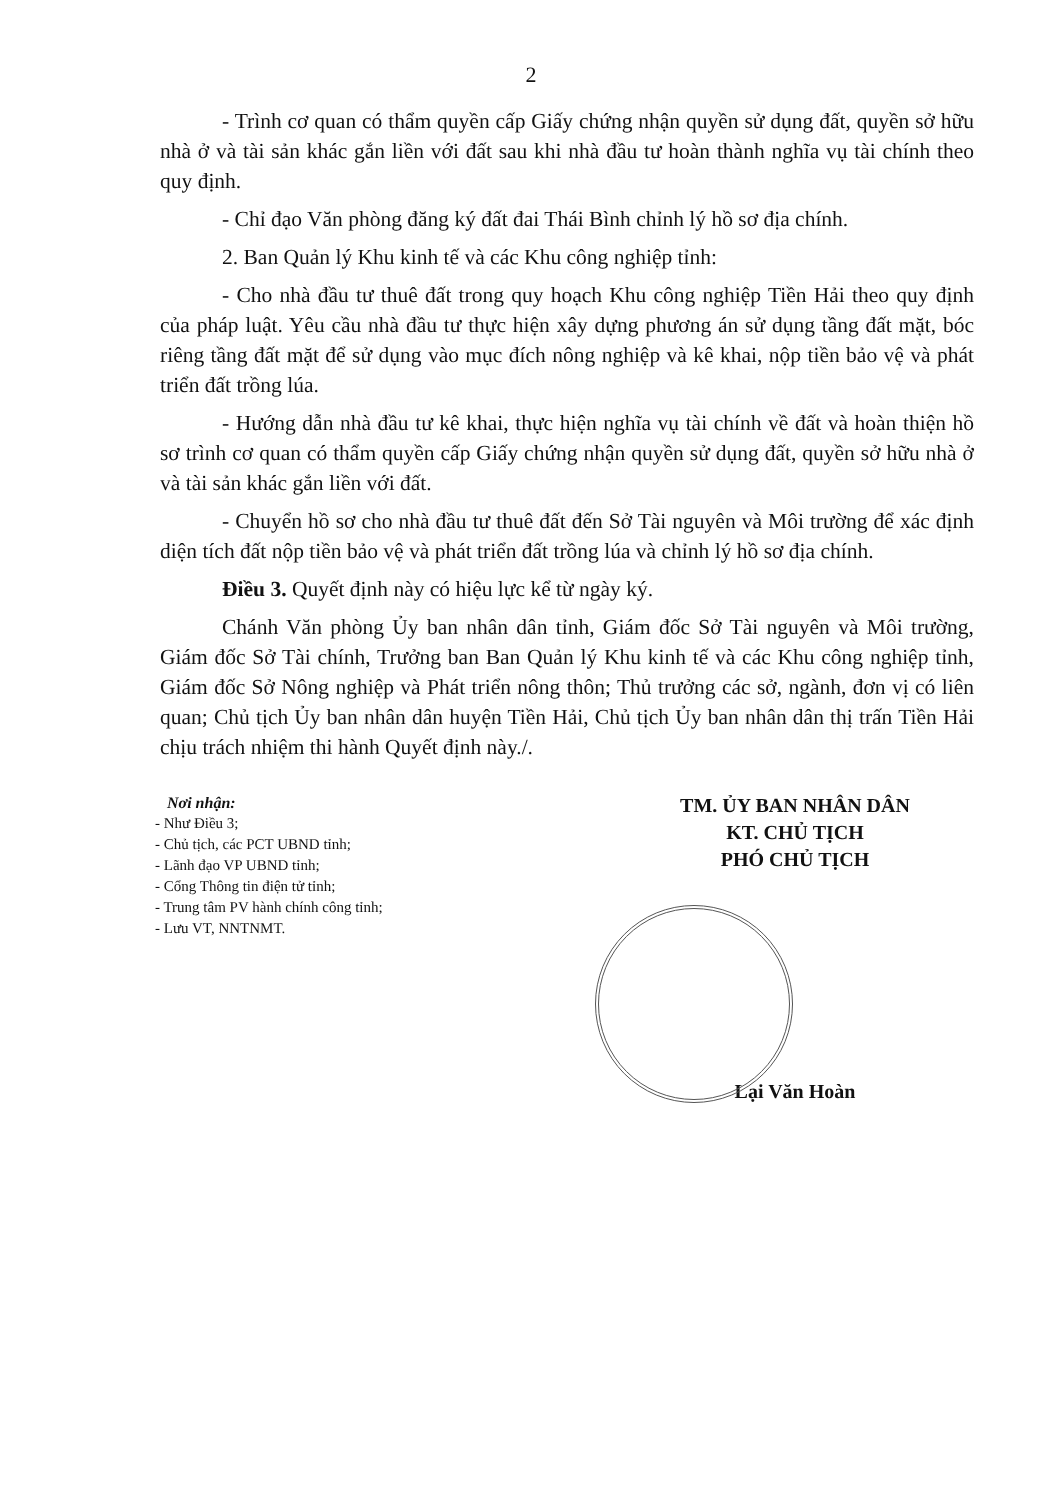2
- Trình cơ quan có thẩm quyền cấp Giấy chứng nhận quyền sử dụng đất, quyền sở hữu nhà ở và tài sản khác gắn liền với đất sau khi nhà đầu tư hoàn thành nghĩa vụ tài chính theo quy định.
- Chỉ đạo Văn phòng đăng ký đất đai Thái Bình chỉnh lý hồ sơ địa chính.
2. Ban Quản lý Khu kinh tế và các Khu công nghiệp tỉnh:
- Cho nhà đầu tư thuê đất trong quy hoạch Khu công nghiệp Tiền Hải theo quy định của pháp luật. Yêu cầu nhà đầu tư thực hiện xây dựng phương án sử dụng tầng đất mặt, bóc riêng tầng đất mặt để sử dụng vào mục đích nông nghiệp và kê khai, nộp tiền bảo vệ và phát triển đất trồng lúa.
- Hướng dẫn nhà đầu tư kê khai, thực hiện nghĩa vụ tài chính về đất và hoàn thiện hồ sơ trình cơ quan có thẩm quyền cấp Giấy chứng nhận quyền sử dụng đất, quyền sở hữu nhà ở và tài sản khác gắn liền với đất.
- Chuyển hồ sơ cho nhà đầu tư thuê đất đến Sở Tài nguyên và Môi trường để xác định diện tích đất nộp tiền bảo vệ và phát triển đất trồng lúa và chỉnh lý hồ sơ địa chính.
Điều 3. Quyết định này có hiệu lực kể từ ngày ký.
Chánh Văn phòng Ủy ban nhân dân tỉnh, Giám đốc Sở Tài nguyên và Môi trường, Giám đốc Sở Tài chính, Trưởng ban Ban Quản lý Khu kinh tế và các Khu công nghiệp tỉnh, Giám đốc Sở Nông nghiệp và Phát triển nông thôn; Thủ trưởng các sở, ngành, đơn vị có liên quan; Chủ tịch Ủy ban nhân dân huyện Tiền Hải, Chủ tịch Ủy ban nhân dân thị trấn Tiền Hải chịu trách nhiệm thi hành Quyết định này./.
Nơi nhận:
- Như Điều 3;
- Chủ tịch, các PCT UBND tỉnh;
- Lãnh đạo VP UBND tỉnh;
- Cổng Thông tin điện tử tỉnh;
- Trung tâm PV hành chính công tỉnh;
- Lưu VT, NNTNMT.
TM. ỦY BAN NHÂN DÂN
KT. CHỦ TỊCH
PHÓ CHỦ TỊCH
Lại Văn Hoàn